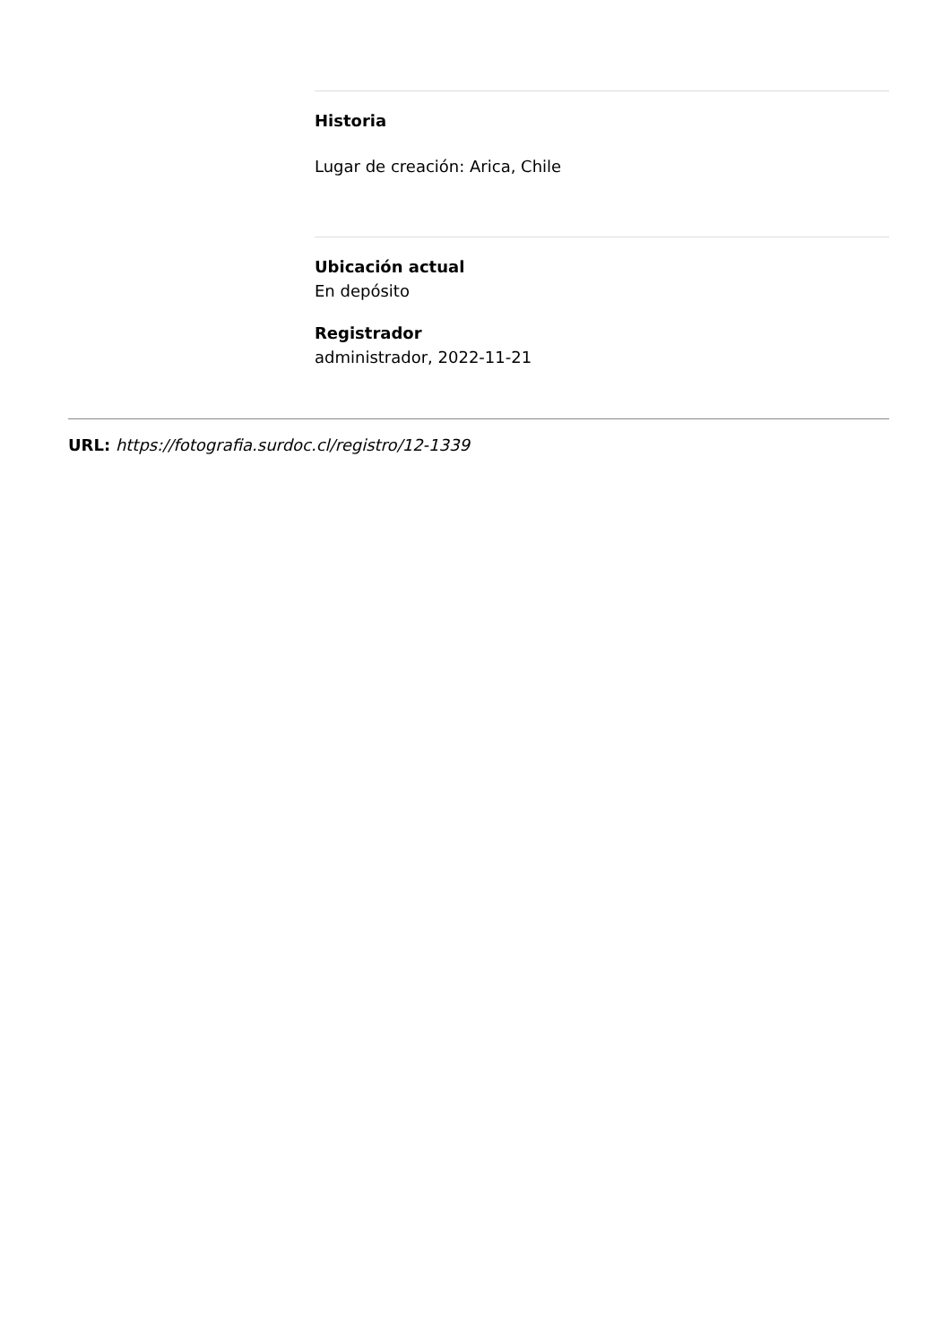Historia
Lugar de creación: Arica, Chile
Ubicación actual
En depósito
Registrador
administrador, 2022-11-21
URL: https://fotografia.surdoc.cl/registro/12-1339